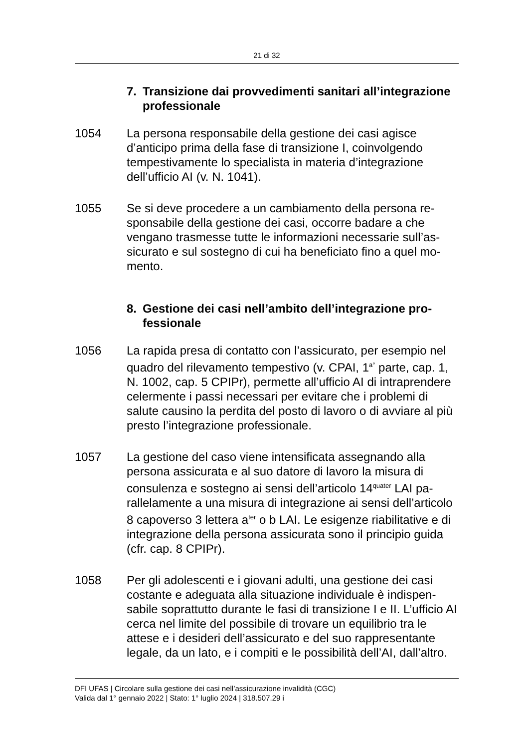21 di 32
7. Transizione dai provvedimenti sanitari all’integra­zione professionale
1054 La persona responsabile della gestione dei casi agisce d’anticipo prima della fase di transizione I, coinvolgendo tempestivamente lo specialista in materia d’integrazione dell’ufficio AI (v. N. 1041).
1055 Se si deve procedere a un cambiamento della persona re­sponsabile della gestione dei casi, occorre badare a che vengano trasmesse tutte le informazioni necessarie sull’as­sicurato e sul sostegno di cui ha beneficiato fino a quel mo­mento.
8. Gestione dei casi nell’ambito dell’integrazione pro­fessionale
1056 La rapida presa di contatto con l’assicurato, per esempio nel quadro del rilevamento tempestivo (v. CPAI, 1<sup>a°</sup> parte, cap. 1, N. 1002, cap. 5 CPIPr), permette all’ufficio AI di in­traprendere celermente i passi necessari per evitare che i problemi di salute causino la perdita del posto di lavoro o di avviare al più presto l’integrazione professionale.
1057 La gestione del caso viene intensificata assegnando alla persona assicurata e al suo datore di lavoro la misura di consulenza e sostegno ai sensi dell’articolo 14<sup>quater</sup> LAI pa­rallelamente a una misura di integrazione ai sensi dell’arti­colo 8 capoverso 3 lettera a<sup>ter</sup> o b LAI. Le esigenze riabilita­tive e di integrazione della persona assicurata sono il prin­cipio guida (cfr. cap. 8 CPIPr).
1058 Per gli adolescenti e i giovani adulti, una gestione dei casi costante e adeguata alla situazione individuale è indispen­sabile soprattutto durante le fasi di transizione I e II. L’uffi­cio AI cerca nel limite del possibile di trovare un equilibrio tra le attese e i desideri dell’assicurato e del suo rappre­sentante legale, da un lato, e i compiti e le possibilità dell’AI, dall’altro.
DFI UFAS | Circolare sulla gestione dei casi nell’assicurazione invalidità (CGC)
Valida dal 1° gennaio 2022 | Stato: 1° luglio 2024 | 318.507.29 i